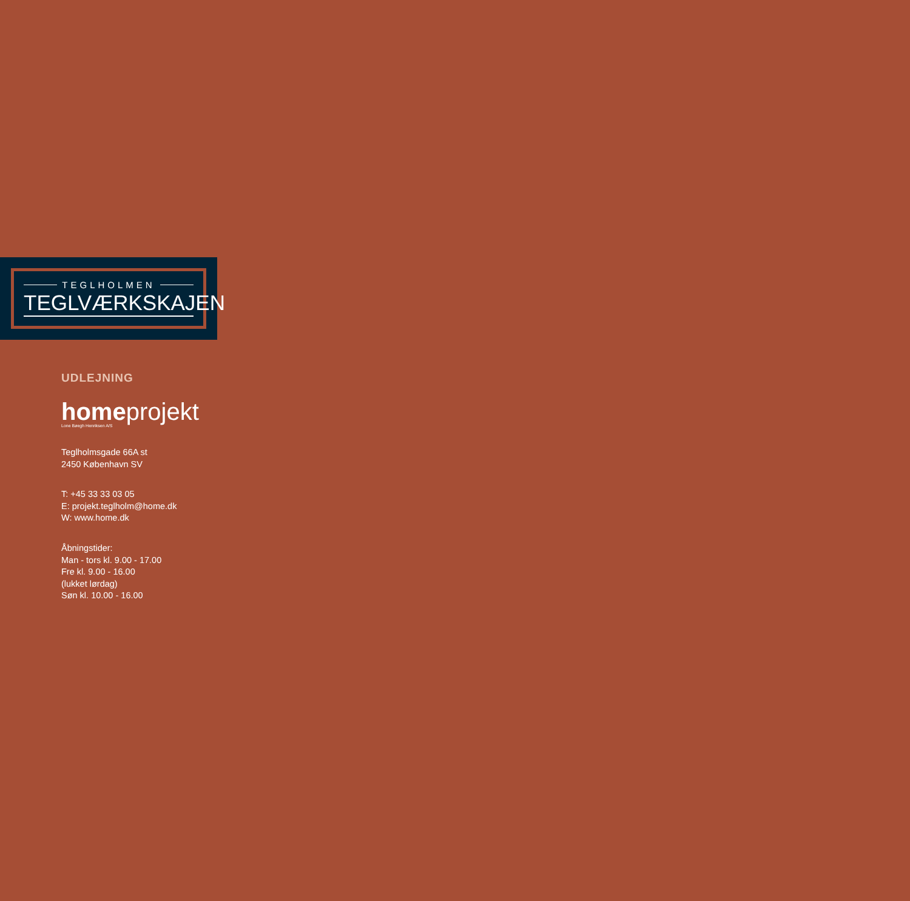TEGLHOLMEN
TEGLVÆRKSKAJEN
UDLEJNING
homeprojekt
Lone Bøegh Henriksen A/S
Teglholmsgade 66A st
2450 København SV
T: +45 33 33 03 05
E: projekt.teglholm@home.dk
W: www.home.dk
Åbningstider:
Man - tors kl. 9.00 - 17.00
Fre kl. 9.00 - 16.00
(lukket lørdag)
Søn kl. 10.00 - 16.00